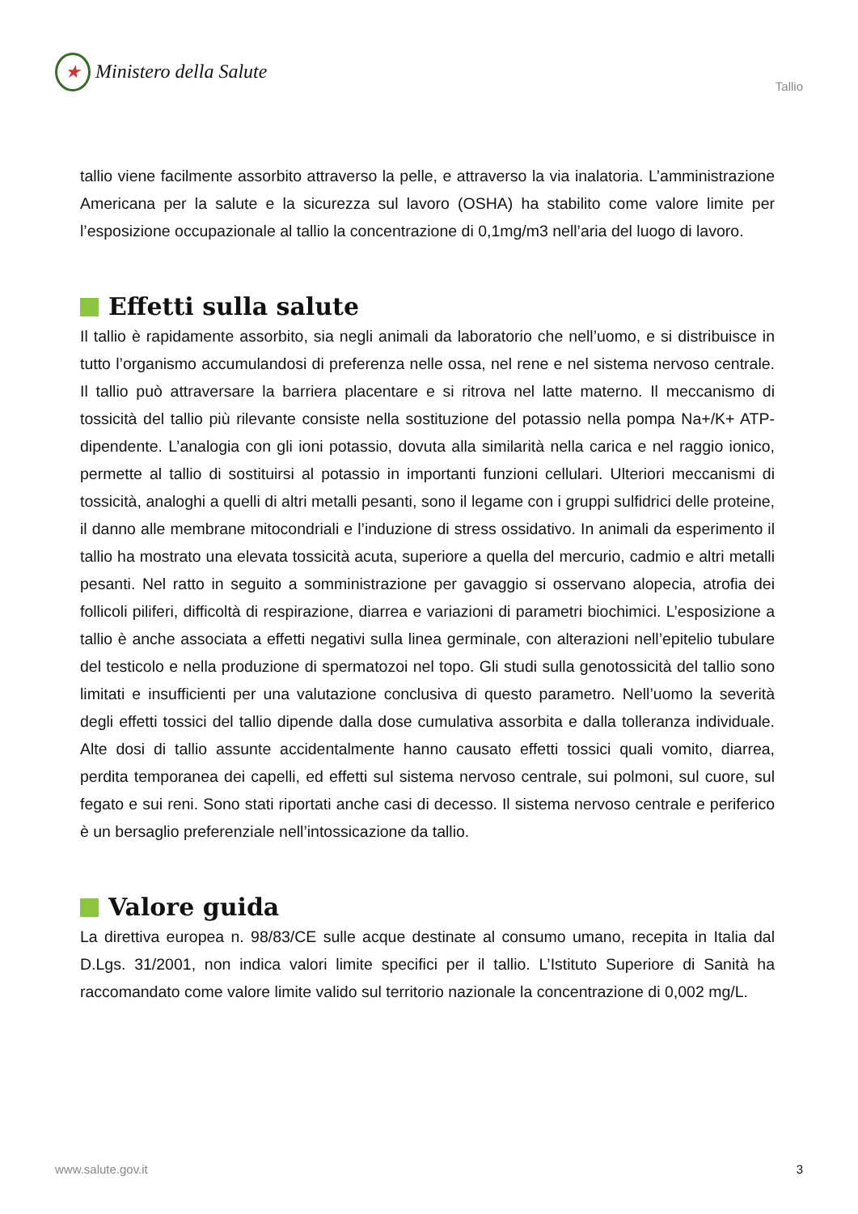★
Ministero della Salute
Tallio
tallio viene facilmente assorbito attraverso la pelle, e attraverso la via inalatoria. L’ammini­strazione Americana per la salute e la sicurezza sul lavoro (OSHA) ha stabilito come valore limite per l’esposizione occupazionale al tallio la concentrazione di 0,1mg/m3 nell’aria del luogo di lavoro.
Effetti sulla salute
Il tallio è rapidamente assorbito, sia negli animali da laboratorio che nell’uomo, e si distri­buisce in tutto l’organismo accumulandosi di preferenza nelle ossa, nel rene e nel sistema nervoso centrale. Il tallio può attraversare la barriera placentare e si ritrova nel latte mater­no. Il meccanismo di tossicità del tallio più rilevante consiste nella sostituzione del potassio nella pompa Na+/K+ ATP-dipendente. L’analogia con gli ioni potassio, dovuta alla similarità nella carica e nel raggio ionico, permette al tallio di sostituirsi al potassio in importanti fun­zioni cellulari. Ulteriori meccanismi di tossicità, analoghi a quelli di altri metalli pesanti, so­no il legame con i gruppi sulfidrici delle proteine, il danno alle membrane mitocondriali e l’induzione di stress ossidativo. In animali da esperimento il tallio ha mostrato una elevata tossicità acuta, superiore a quella del mercurio, cadmio e altri metalli pesanti. Nel ratto in seguito a somministrazione per gavaggio si osservano alopecia, atrofia dei follicoli piliferi, difficoltà di respirazione, diarrea e variazioni di parametri biochimici. L’esposizione a tallio è anche associata a effetti negativi sulla linea germinale, con alterazioni nell’epitelio tubulare del testicolo e nella produzione di spermatozoi nel topo. Gli studi sulla genotossicità del tal­lio sono limitati e insufficienti per una valutazione conclusiva di questo parametro. Nell’uo­mo la severità degli effetti tossici del tallio dipende dalla dose cumulativa assorbita e dalla tolleranza individuale. Alte dosi di tallio assunte accidentalmente hanno causato effetti tos­sici quali vomito, diarrea, perdita temporanea dei capelli, ed effetti sul sistema nervoso centrale, sui polmoni, sul cuore, sul fegato e sui reni. Sono stati riportati anche casi di de­cesso. Il sistema nervoso centrale e periferico è un bersaglio preferenziale nell’intossicazio­ne da tallio.
Valore guida
La direttiva europea n. 98/83/CE sulle acque destinate al consumo umano, recepita in Italia dal D.Lgs. 31/2001, non indica valori limite specifici per il tallio. L’Istituto Superiore di Sanità ha raccomandato come valore limite valido sul territorio nazionale la concentrazione di 0,002 mg/L.
www.salute.gov.it 3